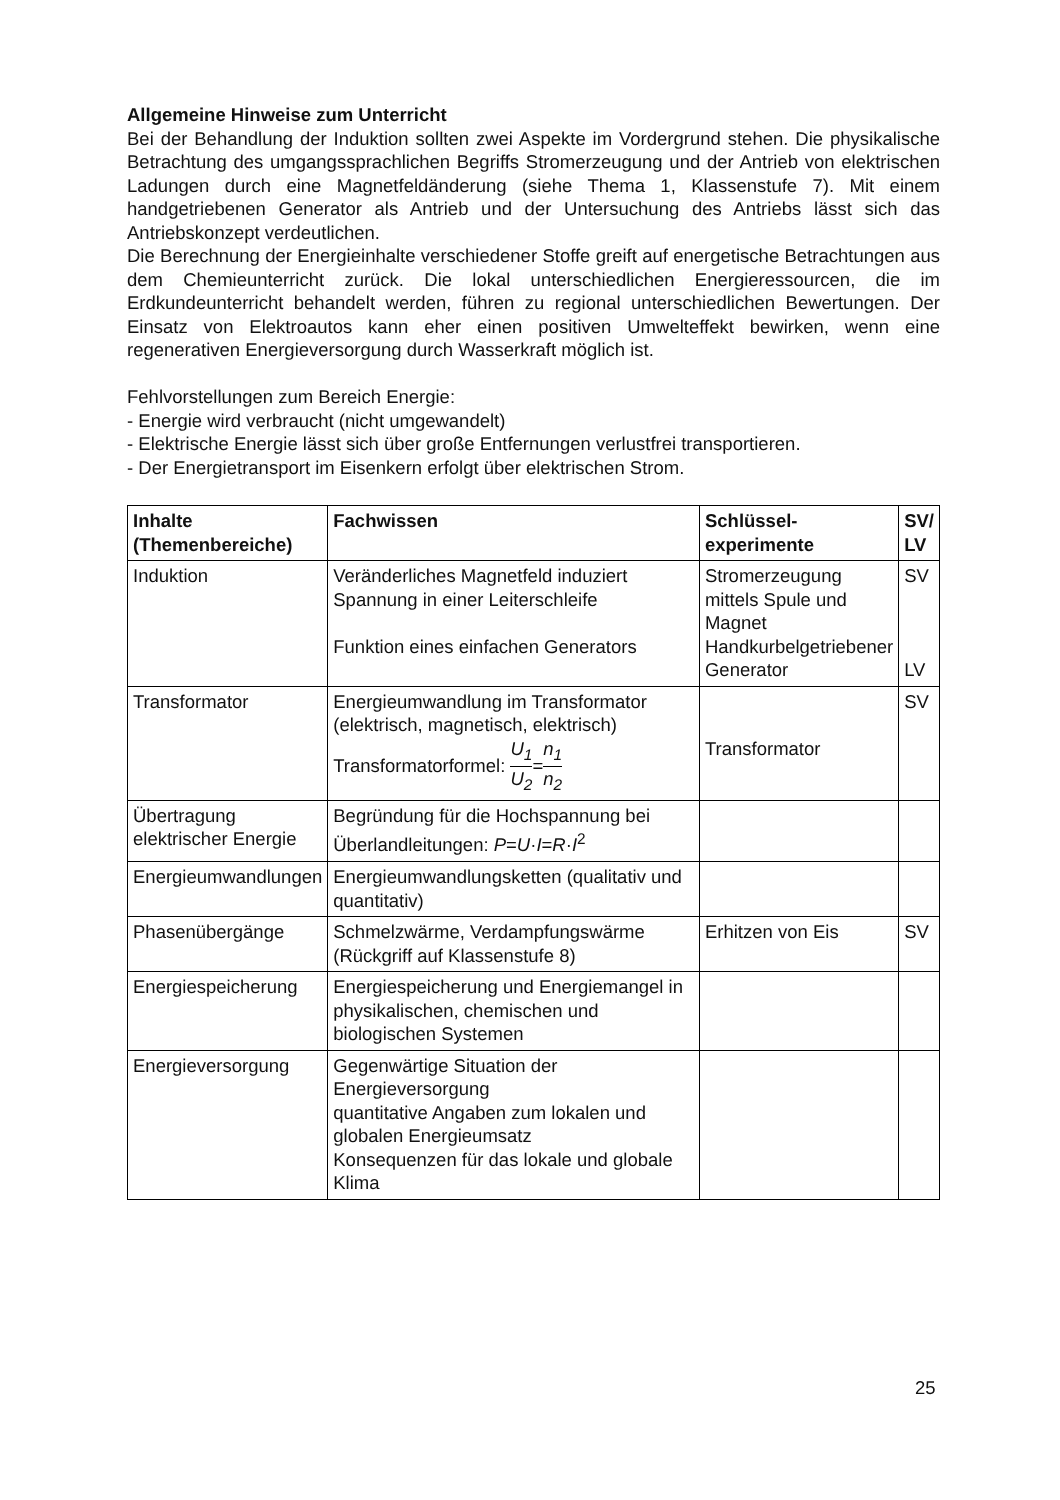Allgemeine Hinweise zum Unterricht
Bei der Behandlung der Induktion sollten zwei Aspekte im Vordergrund stehen. Die physikalische Betrachtung des umgangssprachlichen Begriffs Stromerzeugung und der Antrieb von elektrischen Ladungen durch eine Magnetfeldänderung (siehe Thema 1, Klassenstufe 7). Mit einem handgetriebenen Generator als Antrieb und der Untersuchung des Antriebs lässt sich das Antriebskonzept verdeutlichen.
Die Berechnung der Energieinhalte verschiedener Stoffe greift auf energetische Betrachtungen aus dem Chemieunterricht zurück. Die lokal unterschiedlichen Energieressourcen, die im Erdkundeunterricht behandelt werden, führen zu regional unterschiedlichen Bewertungen. Der Einsatz von Elektroautos kann eher einen positiven Umwelteffekt bewirken, wenn eine regenerativen Energieversorgung durch Wasserkraft möglich ist.
Fehlvorstellungen zum Bereich Energie:
- Energie wird verbraucht (nicht umgewandelt)
- Elektrische Energie lässt sich über große Entfernungen verlustfrei transportieren.
- Der Energietransport im Eisenkern erfolgt über elektrischen Strom.
| Inhalte (Themenbereiche) | Fachwissen | Schlüssel-experimente | SV/ LV |
| --- | --- | --- | --- |
| Induktion | Veränderliches Magnetfeld induziert Spannung in einer Leiterschleife Funktion eines einfachen Generators | Stromerzeugung mittels Spule und Magnet Handkurbelgetriebener Generator | SV LV |
| Transformator | Energieumwandlung im Transformator (elektrisch, magnetisch, elektrisch) Transformatorformel: U<sub>1</sub> U<sub>2</sub> = n<sub>1</sub> n<sub>2</sub> | Transformator | SV |
| Übertragung elektrischer Energie | Begründung für die Hochspannung bei Überlandleitungen: P = U · I = R · I<sup>2</sup> | | |
| Energieumwandlungen | Energieumwandlungsketten (qualitativ und quantitativ) | | |
| Phasenübergänge | Schmelzwärme, Verdampfungswärme (Rückgriff auf Klassenstufe 8) | Erhitzen von Eis | SV |
| Energiespeicherung | Energiespeicherung und Energiemangel in physikalischen, chemischen und biologischen Systemen | | |
| Energieversorgung | Gegenwärtige Situation der Energieversorgung quantitative Angaben zum lokalen und globalen Energieumsatz Konsequenzen für das lokale und globale Klima | | |
25